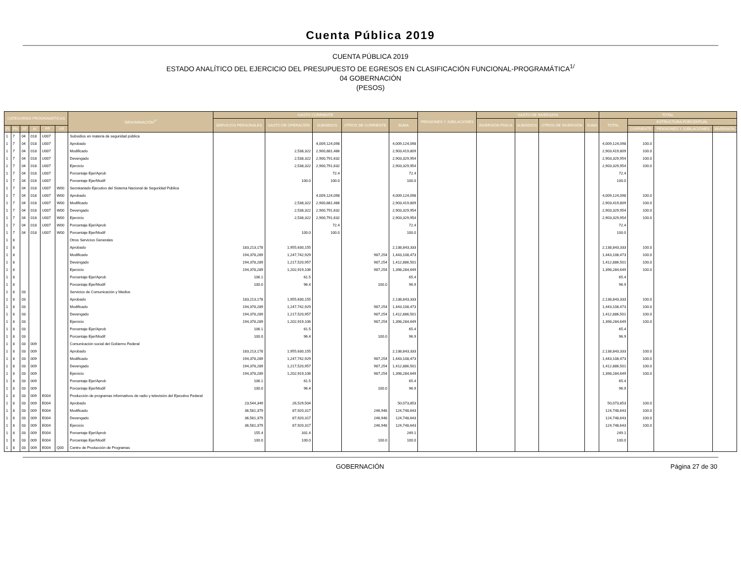Cuenta Pública 2019
CUENTA PÚBLICA 2019
ESTADO ANALÍTICO DEL EJERCICIO DEL PRESUPUESTO DE EGRESOS EN CLASIFICACIÓN FUNCIONAL-PROGRAMÁTICA<sup>1/</sup>
04 GOBERNACIÓN
(PESOS)
| CATEGORÍAS PROGRAMÁTICAS | | | | | | DENOMINACIÓN<sup>2/</sup> | GASTO CORRIENTE | | | | | PENSIONES Y JUBILACIONES | GASTO DE INVERSIÓN | | | | TOTAL | | | |
| --- | --- | --- | --- | --- | --- | --- | --- | --- | --- | --- | --- | --- | --- | --- | --- | --- | --- | --- | --- | --- |
| | | | | | | | SERVICIOS PERSONALES | GASTO DE OPERACIÓN | SUBSIDIOS | OTROS DE CORRIENTE | SUMA | | INVERSIÓN FÍSICA | SUBSIDIOS | OTROS DE INVERSIÓN | SUMA | TOTAL | ESTRUCTURA PORCENTUAL | | |
| FI | FN | SF | AI | PP | UR | | | | | | | | | | | | | CORRIENTE | PENSIONES Y JUBILACIONES | INVERSIÓN |
| 1 | 7 | 04 | 018 | U007 | | Subsidios en materia de seguridad pública | | | | | | | | | | | | | | |
| 1 | 7 | 04 | 018 | U007 | | Aprobado | | | 4,009,124,098 | | 4,009,124,098 | | | | | | 4,009,124,098 | 100.0 | | |
| 1 | 7 | 04 | 018 | U007 | | Modificado | | 2,538,322 | 2,900,881,486 | | 2,903,419,809 | | | | | | 2,903,419,809 | 100.0 | | |
| 1 | 7 | 04 | 018 | U007 | | Devengado | | 2,538,322 | 2,900,791,632 | | 2,903,329,954 | | | | | | 2,903,329,954 | 100.0 | | |
| 1 | 7 | 04 | 018 | U007 | | Ejercicio | | 2,538,322 | 2,900,791,632 | | 2,903,329,954 | | | | | | 2,903,329,954 | 100.0 | | |
| 1 | 7 | 04 | 018 | U007 | | Porcentaje Ejer/Aprob | | | 72.4 | | 72.4 | | | | | | 72.4 | | | |
| 1 | 7 | 04 | 018 | U007 | | Porcentaje Ejer/Modif | | 100.0 | 100.0 | | 100.0 | | | | | | 100.0 | | | |
| 1 | 7 | 04 | 018 | U007 | W00 | Secretariado Ejecutivo del Sistema Nacional de Seguridad Pública | | | | | | | | | | | | | | |
| 1 | 7 | 04 | 018 | U007 | W00 | Aprobado | | | 4,009,124,098 | | 4,009,124,098 | | | | | | 4,009,124,098 | 100.0 | | |
| 1 | 7 | 04 | 018 | U007 | W00 | Modificado | | 2,538,322 | 2,900,881,486 | | 2,903,419,809 | | | | | | 2,903,419,809 | 100.0 | | |
| 1 | 7 | 04 | 018 | U007 | W00 | Devengado | | 2,538,322 | 2,900,791,632 | | 2,903,329,954 | | | | | | 2,903,329,954 | 100.0 | | |
| 1 | 7 | 04 | 018 | U007 | W00 | Ejercicio | | 2,538,322 | 2,900,791,632 | | 2,903,329,954 | | | | | | 2,903,329,954 | 100.0 | | |
| 1 | 7 | 04 | 018 | U007 | W00 | Porcentaje Ejer/Aprob | | | 72.4 | | 72.4 | | | | | | 72.4 | | | |
| 1 | 7 | 04 | 018 | U007 | W00 | Porcentaje Ejer/Modif | | 100.0 | 100.0 | | 100.0 | | | | | | 100.0 | | | |
| 1 | 8 | | | | | Otros Servicios Generales | | | | | | | | | | | | | | |
| 1 | 8 | | | | | Aprobado | 183,213,178 | 1,955,630,155 | | | 2,138,843,333 | | | | | | 2,138,843,333 | 100.0 | | |
| 1 | 8 | | | | | Modificado | 194,378,289 | 1,247,742,929 | | 987,254 | 1,443,108,473 | | | | | | 1,443,108,473 | 100.0 | | |
| 1 | 8 | | | | | Devengado | 194,378,289 | 1,217,520,957 | | 987,254 | 1,412,886,501 | | | | | | 1,412,886,501 | 100.0 | | |
| 1 | 8 | | | | | Ejercicio | 194,378,289 | 1,202,919,106 | | 987,254 | 1,398,284,649 | | | | | | 1,398,284,649 | 100.0 | | |
| 1 | 8 | | | | | Porcentaje Ejer/Aprob | 106.1 | 61.5 | | | 65.4 | | | | | | 65.4 | | | |
| 1 | 8 | | | | | Porcentaje Ejer/Modif | 100.0 | 96.4 | | 100.0 | 96.9 | | | | | | 96.9 | | | |
| 1 | 8 | 03 | | | | Servicios de Comunicación y Medios | | | | | | | | | | | | | | |
| 1 | 8 | 03 | | | | Aprobado | 183,213,178 | 1,955,630,155 | | | 2,138,843,333 | | | | | | 2,138,843,333 | 100.0 | | |
| 1 | 8 | 03 | | | | Modificado | 194,378,289 | 1,247,742,929 | | 987,254 | 1,443,108,473 | | | | | | 1,443,108,473 | 100.0 | | |
| 1 | 8 | 03 | | | | Devengado | 194,378,289 | 1,217,520,957 | | 987,254 | 1,412,886,501 | | | | | | 1,412,886,501 | 100.0 | | |
| 1 | 8 | 03 | | | | Ejercicio | 194,378,289 | 1,202,919,106 | | 987,254 | 1,398,284,649 | | | | | | 1,398,284,649 | 100.0 | | |
| 1 | 8 | 03 | | | | Porcentaje Ejer/Aprob | 106.1 | 61.5 | | | 65.4 | | | | | | 65.4 | | | |
| 1 | 8 | 03 | | | | Porcentaje Ejer/Modif | 100.0 | 96.4 | | 100.0 | 96.9 | | | | | | 96.9 | | | |
| 1 | 8 | 03 | 009 | | | Comunicación social del Gobierno Federal | | | | | | | | | | | | | | |
| 1 | 8 | 03 | 009 | | | Aprobado | 183,213,178 | 1,955,630,155 | | | 2,138,843,333 | | | | | | 2,138,843,333 | 100.0 | | |
| 1 | 8 | 03 | 009 | | | Modificado | 194,378,289 | 1,247,742,929 | | 987,254 | 1,443,108,473 | | | | | | 1,443,108,473 | 100.0 | | |
| 1 | 8 | 03 | 009 | | | Devengado | 194,378,289 | 1,217,520,957 | | 987,254 | 1,412,886,501 | | | | | | 1,412,886,501 | 100.0 | | |
| 1 | 8 | 03 | 009 | | | Ejercicio | 194,378,289 | 1,202,919,106 | | 987,254 | 1,398,284,649 | | | | | | 1,398,284,649 | 100.0 | | |
| 1 | 8 | 03 | 009 | | | Porcentaje Ejer/Aprob | 106.1 | 61.5 | | | 65.4 | | | | | | 65.4 | | | |
| 1 | 8 | 03 | 009 | | | Porcentaje Ejer/Modif | 100.0 | 96.4 | | 100.0 | 96.9 | | | | | | 96.9 | | | |
| 1 | 8 | 03 | 009 | E004 | | Producción de programas informativos de radio y televisión del Ejecutivo Federal | | | | | | | | | | | | | | |
| 1 | 8 | 03 | 009 | E004 | | Aprobado | 23,544,349 | 26,529,504 | | | 50,073,853 | | | | | | 50,073,853 | 100.0 | | |
| 1 | 8 | 03 | 009 | E004 | | Modificado | 36,581,379 | 87,920,317 | | 246,948 | 124,748,643 | | | | | | 124,748,643 | 100.0 | | |
| 1 | 8 | 03 | 009 | E004 | | Devengado | 36,581,379 | 87,920,317 | | 246,948 | 124,748,643 | | | | | | 124,748,643 | 100.0 | | |
| 1 | 8 | 03 | 009 | E004 | | Ejercicio | 36,581,379 | 87,920,317 | | 246,948 | 124,748,643 | | | | | | 124,748,643 | 100.0 | | |
| 1 | 8 | 03 | 009 | E004 | | Porcentaje Ejer/Aprob | 155.4 | 331.4 | | | 249.1 | | | | | | 249.1 | | | |
| 1 | 8 | 03 | 009 | E004 | | Porcentaje Ejer/Modif | 100.0 | 100.0 | | 100.0 | 100.0 | | | | | | 100.0 | | | |
| 1 | 8 | 03 | 009 | E004 | Q00 | Centro de Producción de Programas | | | | | | | | | | | | | | |
GOBERNACIÓN Página 27 de 30